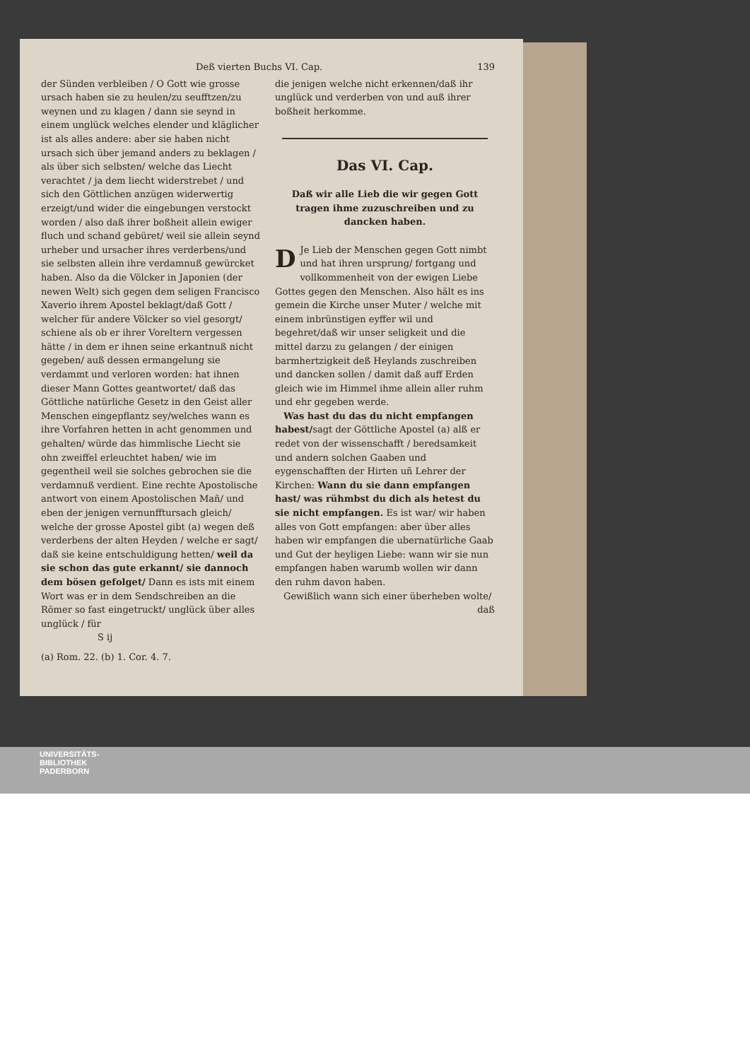Deß vierten Buchs VI. Cap. 139
der Sünden verbleiben / O Gott wie grosse ursach haben sie zu heulen/zu seufftzen/zu weynen und zu klagen / dann sie seynd in einem unglück welches elender und kläglicher ist als alles andere: aber sie haben nicht ursach sich über jemand anders zu beklagen / als über sich selbsten/ welche das Liecht verachtet / ja dem liecht widerstrebet / und sich den Göttlichen anzügen widerwertig erzeigt/und wider die eingebungen verstockt worden / also daß ihrer boßheit allein ewiger fluch und schand gebüret/ weil sie allein seynd urheber und ursacher ihres verderbens/und sie selbsten allein ihre verdamnuß gewürcket haben. Also da die Völcker in Japonien (der newen Welt) sich gegen dem seligen Francisco Xaverio ihrem Apostel beklagt/daß Gott / welcher für andere Völcker so viel gesorgt/ schiene als ob er ihrer Voreltern vergessen hätte / in dem er ihnen seine erkantnuß nicht gegeben/ auß dessen ermangelung sie verdammt und verloren worden: hat ihnen dieser Mann Gottes geantwortet/ daß das Göttliche natürliche Gesetz in den Geist aller Menschen eingepflantz sey/welches wann es ihre Vorfahren hetten in acht genommen und gehalten/ würde das himmlische Liecht sie ohn zweiffel erleuchtet haben/ wie im gegentheil weil sie solches gebrochen sie die verdamnuß verdient. Eine rechte Apostolische antwort von einem Apostolischen Mañ/ und eben der jenigen vernunfftursach gleich/ welche der grosse Apostel gibt (a) wegen deß verderbens der alten Heyden / welche er sagt/ daß sie keine entschuldigung hetten/ weil da sie schon das gute erkannt/ sie dannoch dem bösen gefolget/ Dann es ists mit einem Wort was er in dem Sendschreiben an die Römer so fast eingetruckt/ unglück über alles unglück / für
S ij
(a) Rom. 22. (b) 1. Cor. 4. 7.
die jenigen welche nicht erkennen/daß ihr unglück und verderben von und auß ihrer boßheit herkomme.
Das VI. Cap.
Daß wir alle Lieb die wir gegen Gott tragen ihme zuzuschreiben und zu dancken haben.
DJe Lieb der Menschen gegen Gott nimbt und hat ihren ursprung/ fortgang und vollkommenheit von der ewigen Liebe Gottes gegen den Menschen. Also hält es ins gemein die Kirche unser Muter / welche mit einem inbrünstigen eyffer wil und begehret/daß wir unser seligkeit und die mittel darzu zu gelangen / der einigen barmhertzigkeit deß Heylands zuschreiben und dancken sollen / damit daß auff Erden gleich wie im Himmel ihme allein aller ruhm und ehr gegeben werde.
Was hast du das du nicht empfangen habest/sagt der Göttliche Apostel (a) alß er redet von der wissenschafft / beredsamkeit und andern solchen Gaaben und eygenschafften der Hirten uñ Lehrer der Kirchen: Wann du sie dann empfangen hast/ was rühmbst du dich als hetest du sie nicht empfangen. Es ist war/ wir haben alles von Gott empfangen: aber über alles haben wir empfangen die ubernatürliche Gaab und Gut der heyligen Liebe: wann wir sie nun empfangen haben warumb wollen wir dann den ruhm davon haben.
Gewißlich wann sich einer überheben wolte/
daß
UNIVERSITÄTS-
BIBLIOTHEK
PADERBORN